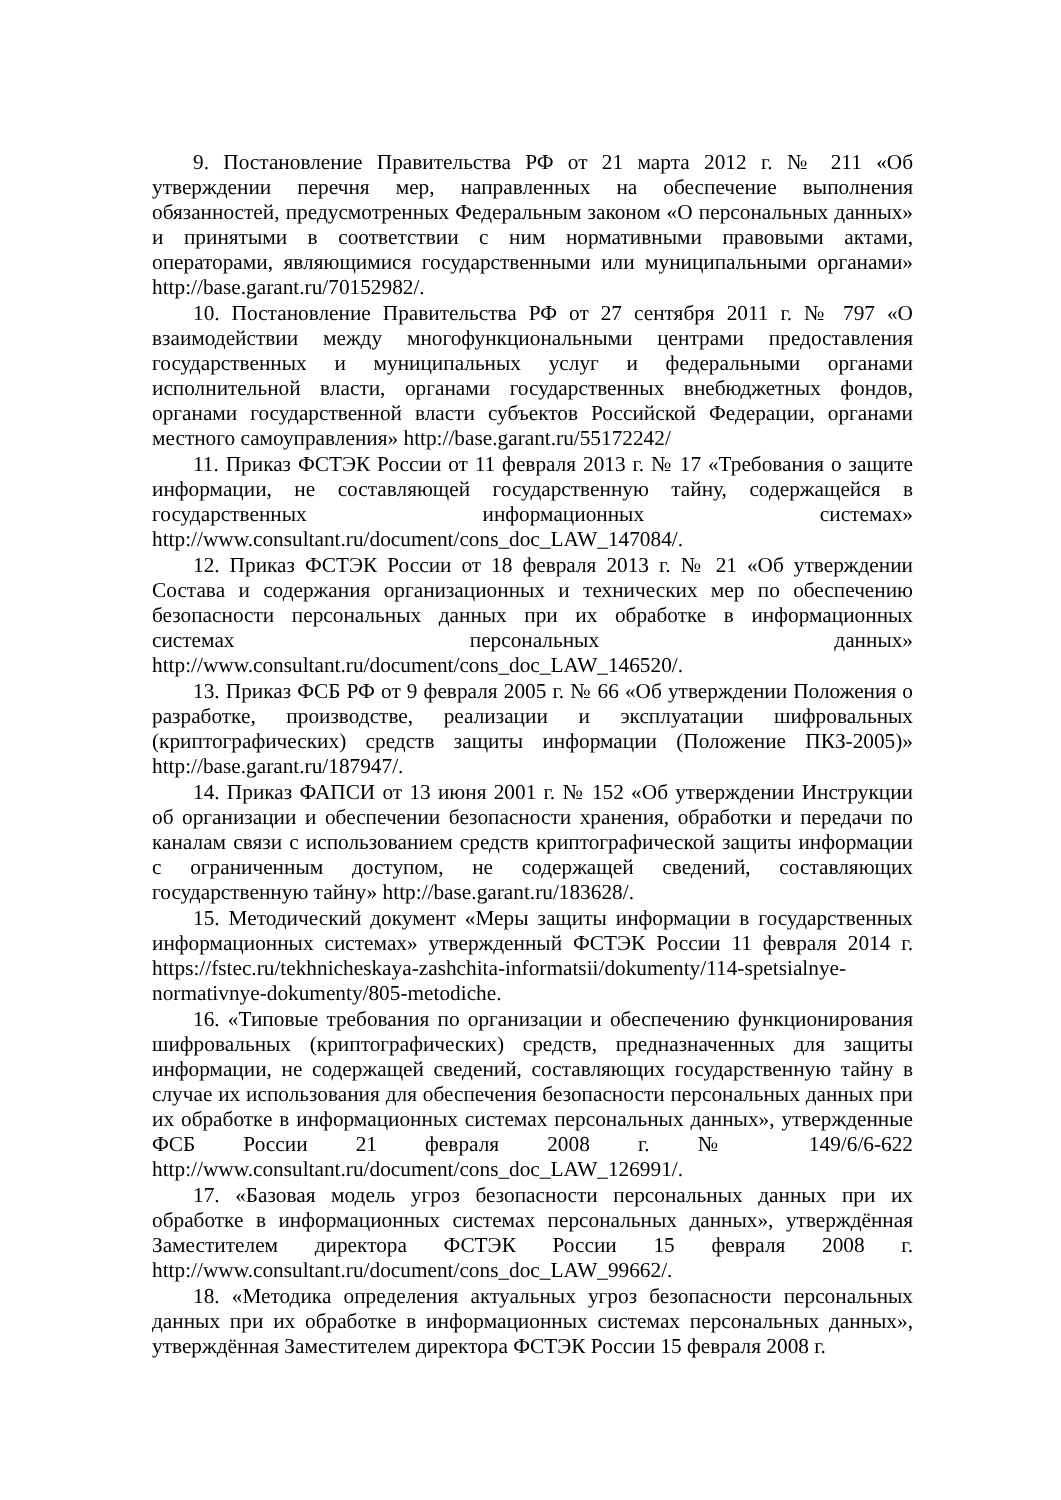9. Постановление Правительства РФ от 21 марта 2012 г. № 211 «Об утверждении перечня мер, направленных на обеспечение выполнения обязанностей, предусмотренных Федеральным законом «О персональных данных» и принятыми в соответствии с ним нормативными правовыми актами, операторами, являющимися государственными или муниципальными органами» http://base.garant.ru/70152982/.
10. Постановление Правительства РФ от 27 сентября 2011 г. № 797 «О взаимодействии между многофункциональными центрами предоставления государственных и муниципальных услуг и федеральными органами исполнительной власти, органами государственных внебюджетных фондов, органами государственной власти субъектов Российской Федерации, органами местного самоуправления» http://base.garant.ru/55172242/
11. Приказ ФСТЭК России от 11 февраля 2013 г. № 17 «Требования о защите информации, не составляющей государственную тайну, содержащейся в государственных информационных системах» http://www.consultant.ru/document/cons_doc_LAW_147084/.
12. Приказ ФСТЭК России от 18 февраля 2013 г. № 21 «Об утверждении Состава и содержания организационных и технических мер по обеспечению безопасности персональных данных при их обработке в информационных системах персональных данных» http://www.consultant.ru/document/cons_doc_LAW_146520/.
13. Приказ ФСБ РФ от 9 февраля 2005 г. № 66 «Об утверждении Положения о разработке, производстве, реализации и эксплуатации шифровальных (криптографических) средств защиты информации (Положение ПКЗ-2005)» http://base.garant.ru/187947/.
14. Приказ ФАПСИ от 13 июня 2001 г. № 152 «Об утверждении Инструкции об организации и обеспечении безопасности хранения, обработки и передачи по каналам связи с использованием средств криптографической защиты информации с ограниченным доступом, не содержащей сведений, составляющих государственную тайну» http://base.garant.ru/183628/.
15. Методический документ «Меры защиты информации в государственных информационных системах» утвержденный ФСТЭК России 11 февраля 2014 г. https://fstec.ru/tekhnicheskaya-zashchita-informatsii/dokumenty/114-spetsialnye-normativnye-dokumenty/805-metodiche.
16. «Типовые требования по организации и обеспечению функционирования шифровальных (криптографических) средств, предназначенных для защиты информации, не содержащей сведений, составляющих государственную тайну в случае их использования для обеспечения безопасности персональных данных при их обработке в информационных системах персональных данных», утвержденные ФСБ России 21 февраля 2008 г. № 149/6/6-622 http://www.consultant.ru/document/cons_doc_LAW_126991/.
17. «Базовая модель угроз безопасности персональных данных при их обработке в информационных системах персональных данных», утверждённая Заместителем директора ФСТЭК России 15 февраля 2008 г. http://www.consultant.ru/document/cons_doc_LAW_99662/.
18. «Методика определения актуальных угроз безопасности персональных данных при их обработке в информационных системах персональных данных», утверждённая Заместителем директора ФСТЭК России 15 февраля 2008 г.